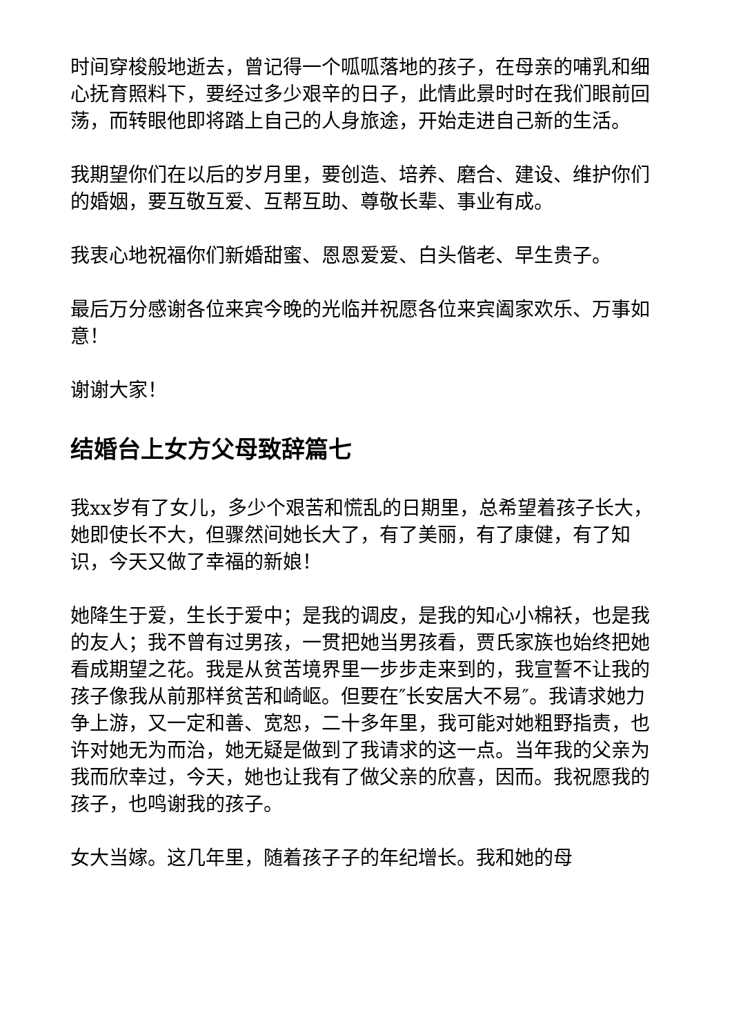时间穿梭般地逝去，曾记得一个呱呱落地的孩子，在母亲的哺乳和细心抚育照料下，要经过多少艰辛的日子，此情此景时时在我们眼前回荡，而转眼他即将踏上自己的人身旅途，开始走进自己新的生活。
我期望你们在以后的岁月里，要创造、培养、磨合、建设、维护你们的婚姻，要互敬互爱、互帮互助、尊敬长辈、事业有成。
我衷心地祝福你们新婚甜蜜、恩恩爱爱、白头偕老、早生贵子。
最后万分感谢各位来宾今晚的光临并祝愿各位来宾阖家欢乐、万事如意！
谢谢大家！
结婚台上女方父母致辞篇七
我xx岁有了女儿，多少个艰苦和慌乱的日期里，总希望着孩子长大，她即使长不大，但骤然间她长大了，有了美丽，有了康健，有了知识，今天又做了幸福的新娘！
她降生于爱，生长于爱中；是我的调皮，是我的知心小棉袄，也是我的友人；我不曾有过男孩，一贯把她当男孩看，贾氏家族也始终把她看成期望之花。我是从贫苦境界里一步步走来到的，我宣誓不让我的孩子像我从前那样贫苦和崎岖。但要在″长安居大不易″。我请求她力争上游，又一定和善、宽恕，二十多年里，我可能对她粗野指责，也许对她无为而治，她无疑是做到了我请求的这一点。当年我的父亲为我而欣幸过，今天，她也让我有了做父亲的欣喜，因而。我祝愿我的孩子，也鸣谢我的孩子。
女大当嫁。这几年里，随着孩子子的年纪增长。我和她的母